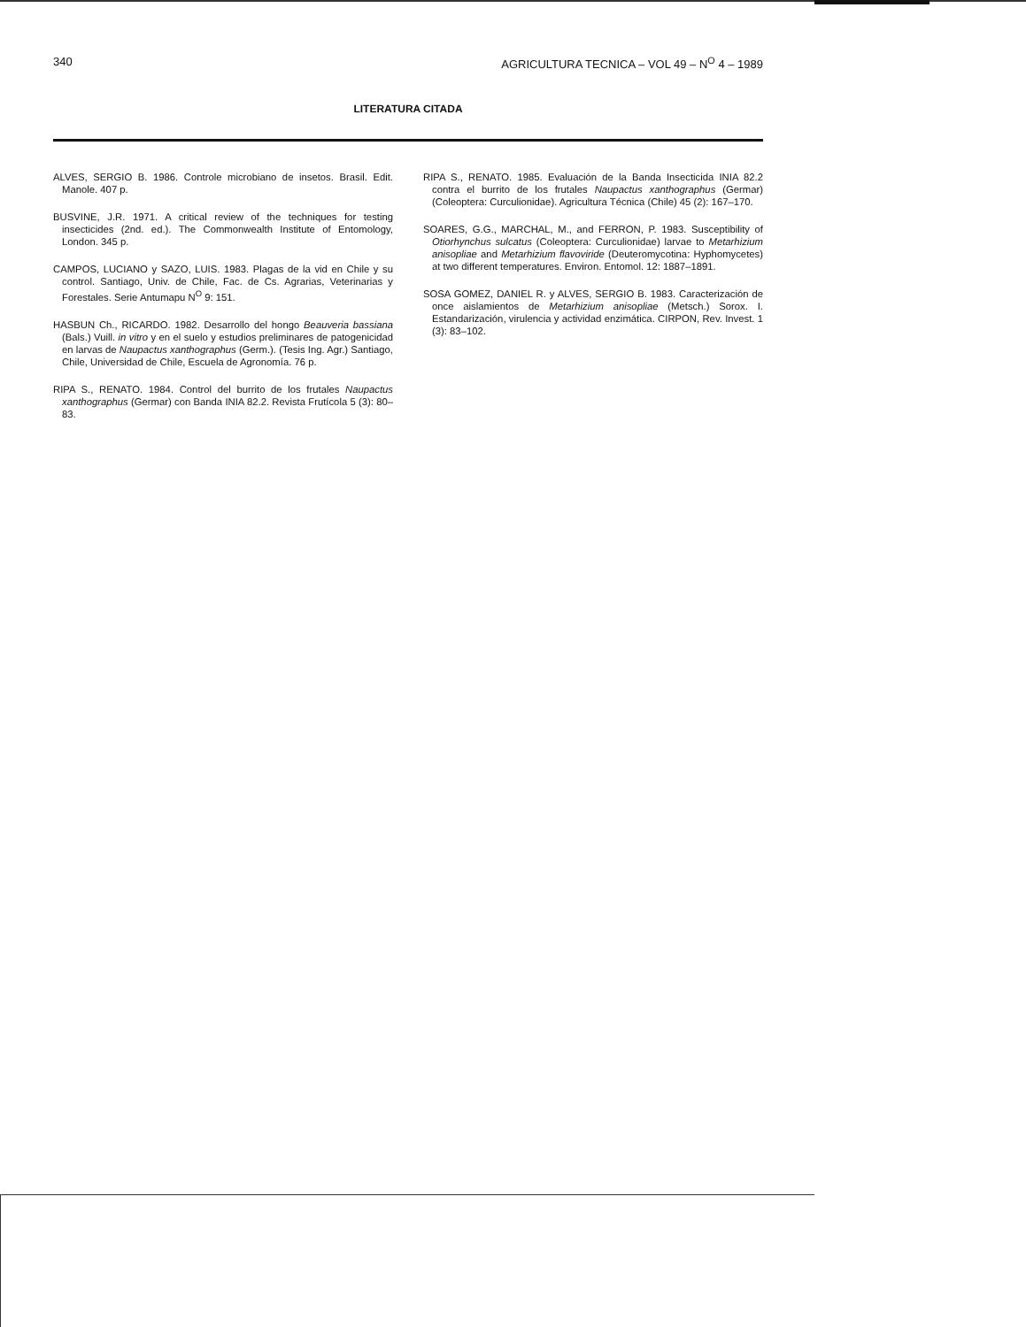340 AGRICULTURA TECNICA – VOL 49 – N<sup>O</sup> 4 – 1989
LITERATURA CITADA
ALVES, SERGIO B. 1986. Controle microbiano de insetos. Brasil. Edit. Manole. 407 p.
BUSVINE, J.R. 1971. A critical review of the techniques for testing insecticides (2nd. ed.). The Commonwealth Institute of Entomology, London. 345 p.
CAMPOS, LUCIANO y SAZO, LUIS. 1983. Plagas de la vid en Chile y su control. Santiago, Univ. de Chile, Fac. de Cs. Agrarias, Veterinarias y Forestales. Serie Antumapu N<sup>O</sup> 9: 151.
HASBUN Ch., RICARDO. 1982. Desarrollo del hongo Beauveria bassiana (Bals.) Vuill. in vitro y en el suelo y estudios preliminares de patogenicidad en larvas de Naupactus xanthographus (Germ.). (Tesis Ing. Agr.) Santiago, Chile, Universidad de Chile, Escuela de Agronomía. 76 p.
RIPA S., RENATO. 1984. Control del burrito de los frutales Naupactus xanthographus (Germar) con Banda INIA 82.2. Revista Frutícola 5 (3): 80–83.
RIPA S., RENATO. 1985. Evaluación de la Banda Insecticida INIA 82.2 contra el burrito de los frutales Naupactus xanthographus (Germar) (Coleoptera: Curculionidae). Agricultura Técnica (Chile) 45 (2): 167–170.
SOARES, G.G., MARCHAL, M., and FERRON, P. 1983. Susceptibility of Otiorhynchus sulcatus (Coleoptera: Curculionidae) larvae to Metarhizium anisopliae and Metarhizium flavoviride (Deuteromycotina: Hyphomycetes) at two different temperatures. Environ. Entomol. 12: 1887–1891.
SOSA GOMEZ, DANIEL R. y ALVES, SERGIO B. 1983. Caracterización de once aislamientos de Metarhizium anisopliae (Metsch.) Sorox. I. Estandarización, virulencia y actividad enzimática. CIRPON, Rev. Invest. 1 (3): 83–102.